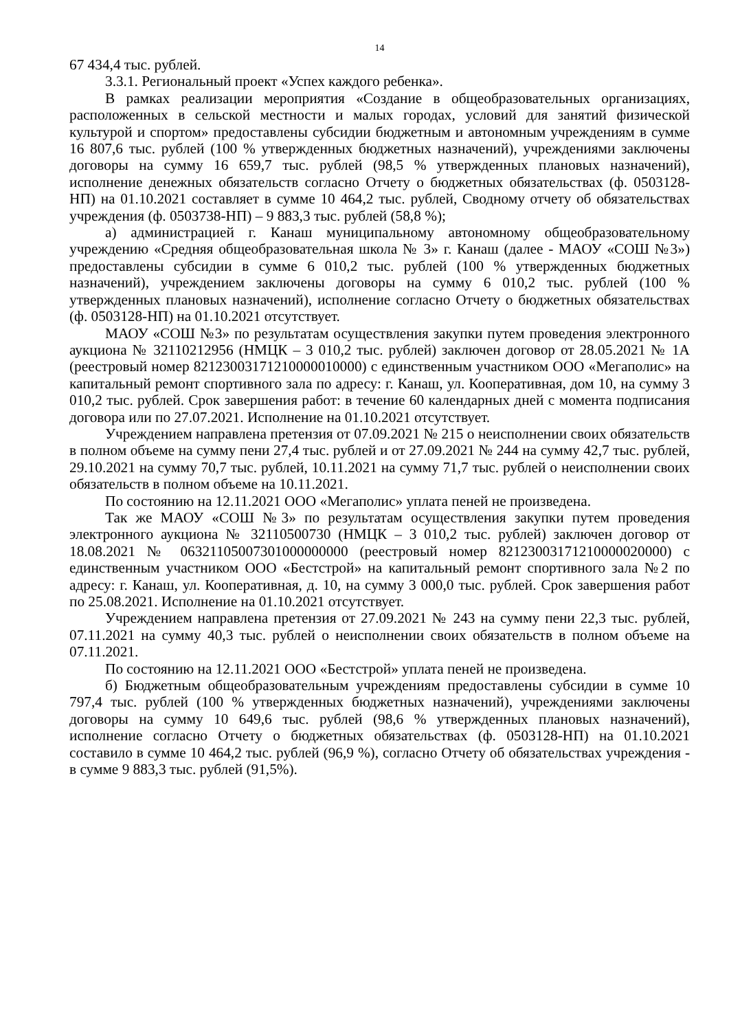14
67 434,4 тыс. рублей.
3.3.1. Региональный проект «Успех каждого ребенка».
В рамках реализации мероприятия «Создание в общеобразовательных организациях, расположенных в сельской местности и малых городах, условий для занятий физической культурой и спортом» предоставлены субсидии бюджетным и автономным учреждениям в сумме 16 807,6 тыс. рублей (100 % утвержденных бюджетных назначений), учреждениями заключены договоры на сумму 16 659,7 тыс. рублей (98,5 % утвержденных плановых назначений), исполнение денежных обязательств согласно Отчету о бюджетных обязательствах (ф. 0503128-НП) на 01.10.2021 составляет в сумме 10 464,2 тыс. рублей, Сводному отчету об обязательствах учреждения (ф. 0503738-НП) – 9 883,3 тыс. рублей (58,8 %);
а) администрацией г. Канаш муниципальному автономному общеобразовательному учреждению «Средняя общеобразовательная школа № 3» г. Канаш (далее - МАОУ «СОШ №3») предоставлены субсидии в сумме 6 010,2 тыс. рублей (100 % утвержденных бюджетных назначений), учреждением заключены договоры на сумму 6 010,2 тыс. рублей (100 % утвержденных плановых назначений), исполнение согласно Отчету о бюджетных обязательствах (ф. 0503128-НП) на 01.10.2021 отсутствует.
МАОУ «СОШ №3» по результатам осуществления закупки путем проведения электронного аукциона № 32110212956 (НМЦК – 3 010,2 тыс. рублей) заключен договор от 28.05.2021 № 1А (реестровый номер 82123003171210000010000) с единственным участником ООО «Мегаполис» на капитальный ремонт спортивного зала по адресу: г. Канаш, ул. Кооперативная, дом 10, на сумму 3 010,2 тыс. рублей. Срок завершения работ: в течение 60 календарных дней с момента подписания договора или по 27.07.2021. Исполнение на 01.10.2021 отсутствует.
Учреждением направлена претензия от 07.09.2021 № 215 о неисполнении своих обязательств в полном объеме на сумму пени 27,4 тыс. рублей и от 27.09.2021 № 244 на сумму 42,7 тыс. рублей, 29.10.2021 на сумму 70,7 тыс. рублей, 10.11.2021 на сумму 71,7 тыс. рублей о неисполнении своих обязательств в полном объеме на 10.11.2021.
По состоянию на 12.11.2021 ООО «Мегаполис» уплата пеней не произведена.
Так же МАОУ «СОШ №3» по результатам осуществления закупки путем проведения электронного аукциона № 32110500730 (НМЦК – 3 010,2 тыс. рублей) заключен договор от 18.08.2021 № 06321105007301000000000 (реестровый номер 82123003171210000020000) с единственным участником ООО «Бестстрой» на капитальный ремонт спортивного зала №2 по адресу: г. Канаш, ул. Кооперативная, д. 10, на сумму 3 000,0 тыс. рублей. Срок завершения работ по 25.08.2021. Исполнение на 01.10.2021 отсутствует.
Учреждением направлена претензия от 27.09.2021 № 243 на сумму пени 22,3 тыс. рублей, 07.11.2021 на сумму 40,3 тыс. рублей о неисполнении своих обязательств в полном объеме на 07.11.2021.
По состоянию на 12.11.2021 ООО «Бестстрой» уплата пеней не произведена.
б) Бюджетным общеобразовательным учреждениям предоставлены субсидии в сумме 10 797,4 тыс. рублей (100 % утвержденных бюджетных назначений), учреждениями заключены договоры на сумму 10 649,6 тыс. рублей (98,6 % утвержденных плановых назначений), исполнение согласно Отчету о бюджетных обязательствах (ф. 0503128-НП) на 01.10.2021 составило в сумме 10 464,2 тыс. рублей (96,9 %), согласно Отчету об обязательствах учреждения - в сумме 9 883,3 тыс. рублей (91,5%).